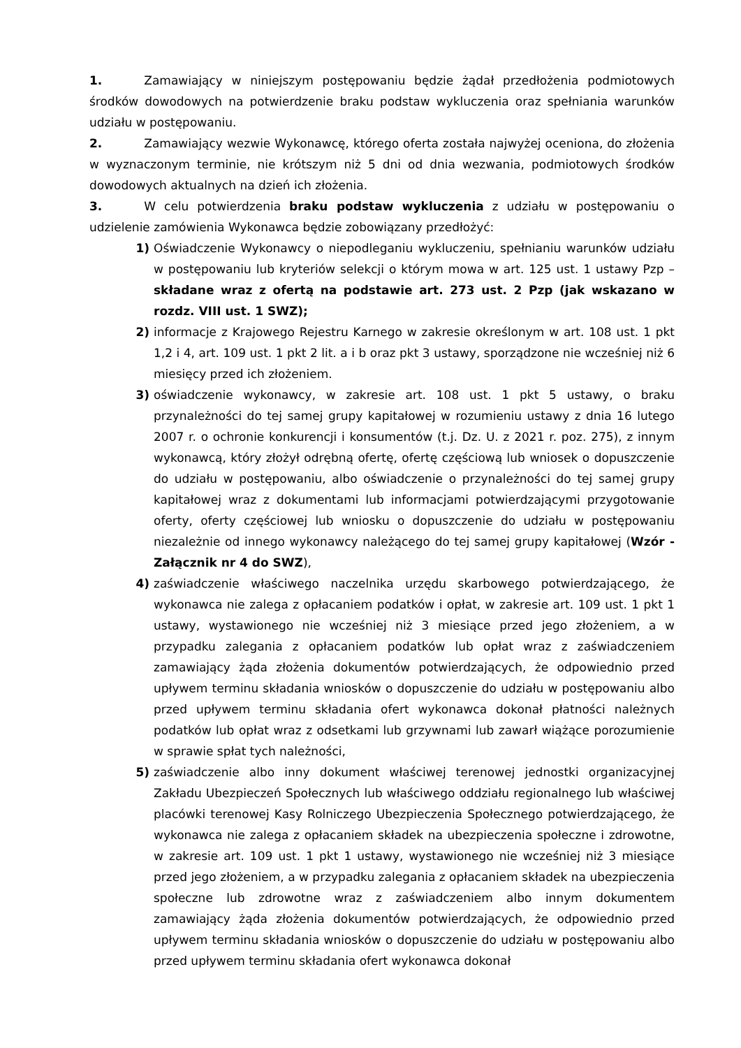1. Zamawiający w niniejszym postępowaniu będzie żądał przedłożenia podmiotowych środków dowodowych na potwierdzenie braku podstaw wykluczenia oraz spełniania warunków udziału w postępowaniu.
2. Zamawiający wezwie Wykonawcę, którego oferta została najwyżej oceniona, do złożenia w wyznaczonym terminie, nie krótszym niż 5 dni od dnia wezwania, podmiotowych środków dowodowych aktualnych na dzień ich złożenia.
3. W celu potwierdzenia braku podstaw wykluczenia z udziału w postępowaniu o udzielenie zamówienia Wykonawca będzie zobowiązany przedłożyć:
1) Oświadczenie Wykonawcy o niepodleganiu wykluczeniu, spełnianiu warunków udziału w postępowaniu lub kryteriów selekcji o którym mowa w art. 125 ust. 1 ustawy Pzp – składane wraz z ofertą na podstawie art. 273 ust. 2 Pzp (jak wskazano w rozdz. VIII ust. 1 SWZ);
2) informacje z Krajowego Rejestru Karnego w zakresie określonym w art. 108 ust. 1 pkt 1,2 i 4, art. 109 ust. 1 pkt 2 lit. a i b oraz pkt 3 ustawy, sporządzone nie wcześniej niż 6 miesięcy przed ich złożeniem.
3) oświadczenie wykonawcy, w zakresie art. 108 ust. 1 pkt 5 ustawy, o braku przynależności do tej samej grupy kapitałowej w rozumieniu ustawy z dnia 16 lutego 2007 r. o ochronie konkurencji i konsumentów (t.j. Dz. U. z 2021 r. poz. 275), z innym wykonawcą, który złożył odrębną ofertę, ofertę częściową lub wniosek o dopuszczenie do udziału w postępowaniu, albo oświadczenie o przynależności do tej samej grupy kapitałowej wraz z dokumentami lub informacjami potwierdzającymi przygotowanie oferty, oferty częściowej lub wniosku o dopuszczenie do udziału w postępowaniu niezależnie od innego wykonawcy należącego do tej samej grupy kapitałowej (Wzór - Załącznik nr 4 do SWZ),
4) zaświadczenie właściwego naczelnika urzędu skarbowego potwierdzającego, że wykonawca nie zalega z opłacaniem podatków i opłat, w zakresie art. 109 ust. 1 pkt 1 ustawy, wystawionego nie wcześniej niż 3 miesiące przed jego złożeniem, a w przypadku zalegania z opłacaniem podatków lub opłat wraz z zaświadczeniem zamawiający żąda złożenia dokumentów potwierdzających, że odpowiednio przed upływem terminu składania wniosków o dopuszczenie do udziału w postępowaniu albo przed upływem terminu składania ofert wykonawca dokonał płatności należnych podatków lub opłat wraz z odsetkami lub grzywnami lub zawarł wiążące porozumienie w sprawie spłat tych należności,
5) zaświadczenie albo inny dokument właściwej terenowej jednostki organizacyjnej Zakładu Ubezpieczeń Społecznych lub właściwego oddziału regionalnego lub właściwej placówki terenowej Kasy Rolniczego Ubezpieczenia Społecznego potwierdzającego, że wykonawca nie zalega z opłacaniem składek na ubezpieczenia społeczne i zdrowotne, w zakresie art. 109 ust. 1 pkt 1 ustawy, wystawionego nie wcześniej niż 3 miesiące przed jego złożeniem, a w przypadku zalegania z opłacaniem składek na ubezpieczenia społeczne lub zdrowotne wraz z zaświadczeniem albo innym dokumentem zamawiający żąda złożenia dokumentów potwierdzających, że odpowiednio przed upływem terminu składania wniosków o dopuszczenie do udziału w postępowaniu albo przed upływem terminu składania ofert wykonawca dokonał